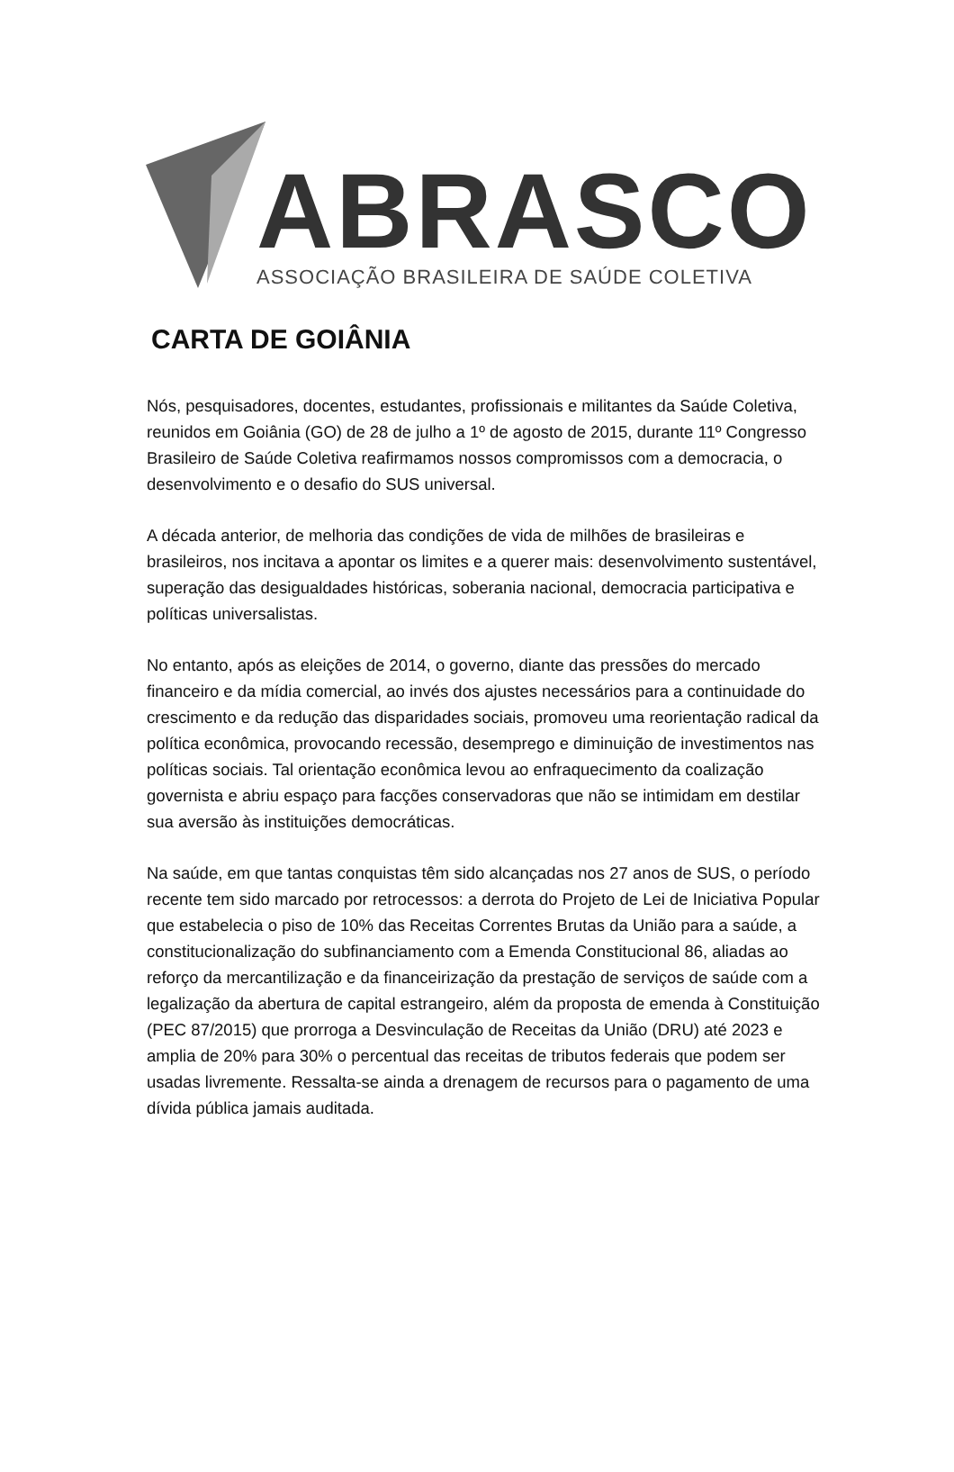ABRASCO
ASSOCIAÇÃO BRASILEIRA DE SAÚDE COLETIVA
CARTA DE GOIÂNIA
Nós, pesquisadores, docentes, estudantes, profissionais e militantes da Saúde Coletiva, reunidos em Goiânia (GO) de 28 de julho a 1º de agosto de 2015, durante 11º Congresso Brasileiro de Saúde Coletiva reafirmamos nossos compromissos com a democracia, o desenvolvimento e o desafio do SUS universal.
A década anterior, de melhoria das condições de vida de milhões de brasileiras e brasileiros, nos incitava a apontar os limites e a querer mais: desenvolvimento sustentável, superação das desigualdades históricas, soberania nacional, democracia participativa e políticas universalistas.
No entanto, após as eleições de 2014, o governo, diante das pressões do mercado financeiro e da mídia comercial, ao invés dos ajustes necessários para a continuidade do crescimento e da redução das disparidades sociais, promoveu uma reorientação radical da política econômica, provocando recessão, desemprego e diminuição de investimentos nas políticas sociais. Tal orientação econômica levou ao enfraquecimento da coalização governista e abriu espaço para facções conservadoras que não se intimidam em destilar sua aversão às instituições democráticas.
Na saúde, em que tantas conquistas têm sido alcançadas nos 27 anos de SUS, o período recente tem sido marcado por retrocessos: a derrota do Projeto de Lei de Iniciativa Popular que estabelecia o piso de 10% das Receitas Correntes Brutas da União para a saúde, a constitucionalização do subfinanciamento com a Emenda Constitucional 86, aliadas ao reforço da mercantilização e da financeirização da prestação de serviços de saúde com a legalização da abertura de capital estrangeiro, além da proposta de emenda à Constituição (PEC 87/2015) que prorroga a Desvinculação de Receitas da União (DRU) até 2023 e amplia de 20% para 30% o percentual das receitas de tributos federais que podem ser usadas livremente. Ressalta-se ainda a drenagem de recursos para o pagamento de uma dívida pública jamais auditada.